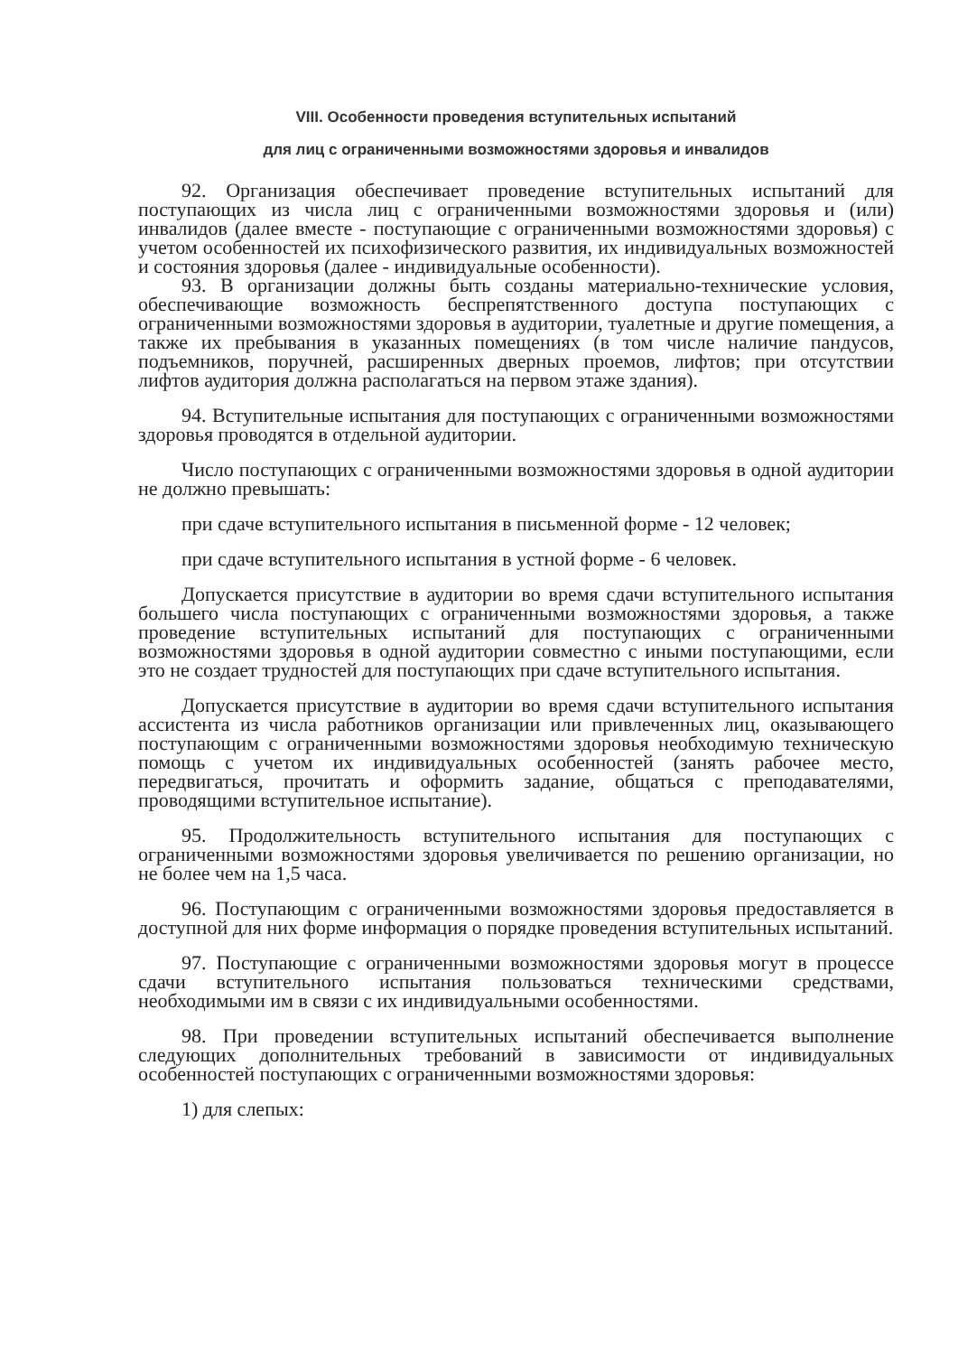VIII. Особенности проведения вступительных испытаний
для лиц с ограниченными возможностями здоровья и инвалидов
92. Организация обеспечивает проведение вступительных испытаний для поступающих из числа лиц с ограниченными возможностями здоровья и (или) инвалидов (далее вместе - поступающие с ограниченными возможностями здоровья) с учетом особенностей их психофизического развития, их индивидуальных возможностей и состояния здоровья (далее - индивидуальные особенности).
93. В организации должны быть созданы материально-технические условия, обеспечивающие возможность беспрепятственного доступа поступающих с ограниченными возможностями здоровья в аудитории, туалетные и другие помещения, а также их пребывания в указанных помещениях (в том числе наличие пандусов, подъемников, поручней, расширенных дверных проемов, лифтов; при отсутствии лифтов аудитория должна располагаться на первом этаже здания).
94. Вступительные испытания для поступающих с ограниченными возможностями здоровья проводятся в отдельной аудитории.
Число поступающих с ограниченными возможностями здоровья в одной аудитории не должно превышать:
при сдаче вступительного испытания в письменной форме - 12 человек;
при сдаче вступительного испытания в устной форме - 6 человек.
Допускается присутствие в аудитории во время сдачи вступительного испытания большего числа поступающих с ограниченными возможностями здоровья, а также проведение вступительных испытаний для поступающих с ограниченными возможностями здоровья в одной аудитории совместно с иными поступающими, если это не создает трудностей для поступающих при сдаче вступительного испытания.
Допускается присутствие в аудитории во время сдачи вступительного испытания ассистента из числа работников организации или привлеченных лиц, оказывающего поступающим с ограниченными возможностями здоровья необходимую техническую помощь с учетом их индивидуальных особенностей (занять рабочее место, передвигаться, прочитать и оформить задание, общаться с преподавателями, проводящими вступительное испытание).
95. Продолжительность вступительного испытания для поступающих с ограниченными возможностями здоровья увеличивается по решению организации, но не более чем на 1,5 часа.
96. Поступающим с ограниченными возможностями здоровья предоставляется в доступной для них форме информация о порядке проведения вступительных испытаний.
97. Поступающие с ограниченными возможностями здоровья могут в процессе сдачи вступительного испытания пользоваться техническими средствами, необходимыми им в связи с их индивидуальными особенностями.
98. При проведении вступительных испытаний обеспечивается выполнение следующих дополнительных требований в зависимости от индивидуальных особенностей поступающих с ограниченными возможностями здоровья:
1) для слепых: